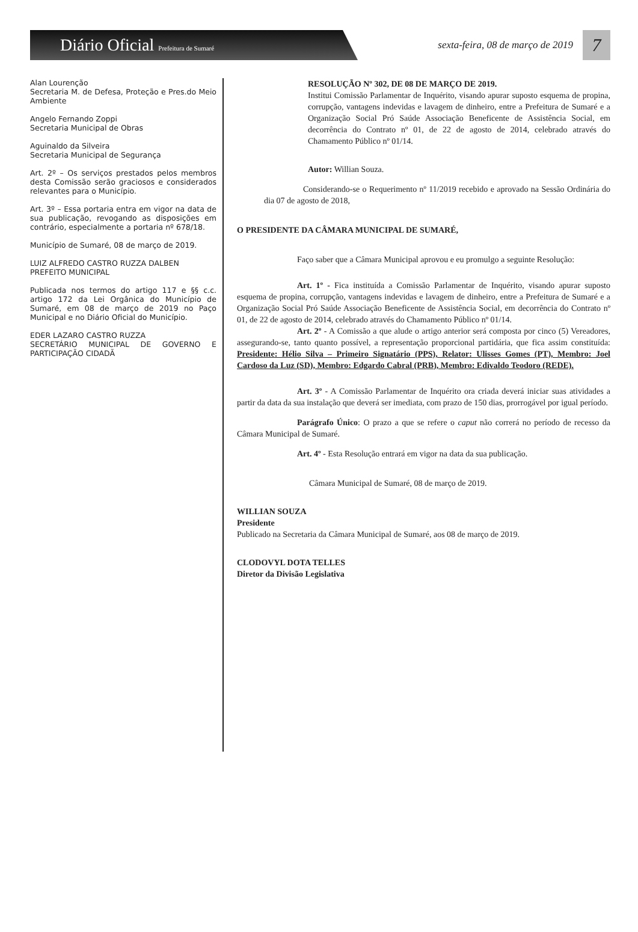Diário Oficial Prefeitura de Sumaré
sexta-feira, 08 de março de 2019
7
Alan Lourenção
Secretaria M. de Defesa, Proteção e Pres.do Meio Ambiente
Angelo Fernando Zoppi
Secretaria Municipal de Obras
Aguinaldo da Silveira
Secretaria Municipal de Segurança
Art. 2º – Os serviços prestados pelos membros desta Comissão serão graciosos e considerados relevantes para o Município.
Art. 3º – Essa portaria entra em vigor na data de sua publicação, revogando as disposições em contrário, especialmente a portaria nº 678/18.
Município de Sumaré, 08 de março de 2019.
LUIZ ALFREDO CASTRO RUZZA DALBEN
PREFEITO MUNICIPAL
Publicada nos termos do artigo 117 e §§ c.c. artigo 172 da Lei Orgânica do Município de Sumaré, em 08 de março de 2019 no Paço Municipal e no Diário Oficial do Município.
EDER LAZARO CASTRO RUZZA
SECRETÁRIO MUNICIPAL DE GOVERNO E PARTICIPAÇÃO CIDADÃ
RESOLUÇÃO Nº 302, DE 08 DE MARÇO DE 2019.
Institui Comissão Parlamentar de Inquérito, visando apurar suposto esquema de propina, corrupção, vantagens indevidas e lavagem de dinheiro, entre a Prefeitura de Sumaré e a Organização Social Pró Saúde Associação Beneficente de Assistência Social, em decorrência do Contrato nº 01, de 22 de agosto de 2014, celebrado através do Chamamento Público nº 01/14.
Autor: Willian Souza.
Considerando-se o Requerimento nº 11/2019 recebido e aprovado na Sessão Ordinária do dia 07 de agosto de 2018,
O PRESIDENTE DA CÂMARA MUNICIPAL DE SUMARÉ,
Faço saber que a Câmara Municipal aprovou e eu promulgo a seguinte Resolução:
Art. 1º - Fica instituída a Comissão Parlamentar de Inquérito, visando apurar suposto esquema de propina, corrupção, vantagens indevidas e lavagem de dinheiro, entre a Prefeitura de Sumaré e a Organização Social Pró Saúde Associação Beneficente de Assistência Social, em decorrência do Contrato nº 01, de 22 de agosto de 2014, celebrado através do Chamamento Público nº 01/14.
Art. 2º - A Comissão a que alude o artigo anterior será composta por cinco (5) Vereadores, assegurando-se, tanto quanto possível, a representação proporcional partidária, que fica assim constituída: Presidente: Hélio Silva – Primeiro Signatário (PPS), Relator: Ulisses Gomes (PT), Membro: Joel Cardoso da Luz (SD), Membro: Edgardo Cabral (PRB), Membro: Edivaldo Teodoro (REDE).
Art. 3º - A Comissão Parlamentar de Inquérito ora criada deverá iniciar suas atividades a partir da data da sua instalação que deverá ser imediata, com prazo de 150 dias, prorrogável por igual período.
Parágrafo Único: O prazo a que se refere o caput não correrá no período de recesso da Câmara Municipal de Sumaré.
Art. 4º - Esta Resolução entrará em vigor na data da sua publicação.
Câmara Municipal de Sumaré, 08 de março de 2019.
WILLIAN SOUZA
Presidente
Publicado na Secretaria da Câmara Municipal de Sumaré, aos 08 de março de 2019.
CLODOVYL DOTA TELLES
Diretor da Divisão Legislativa